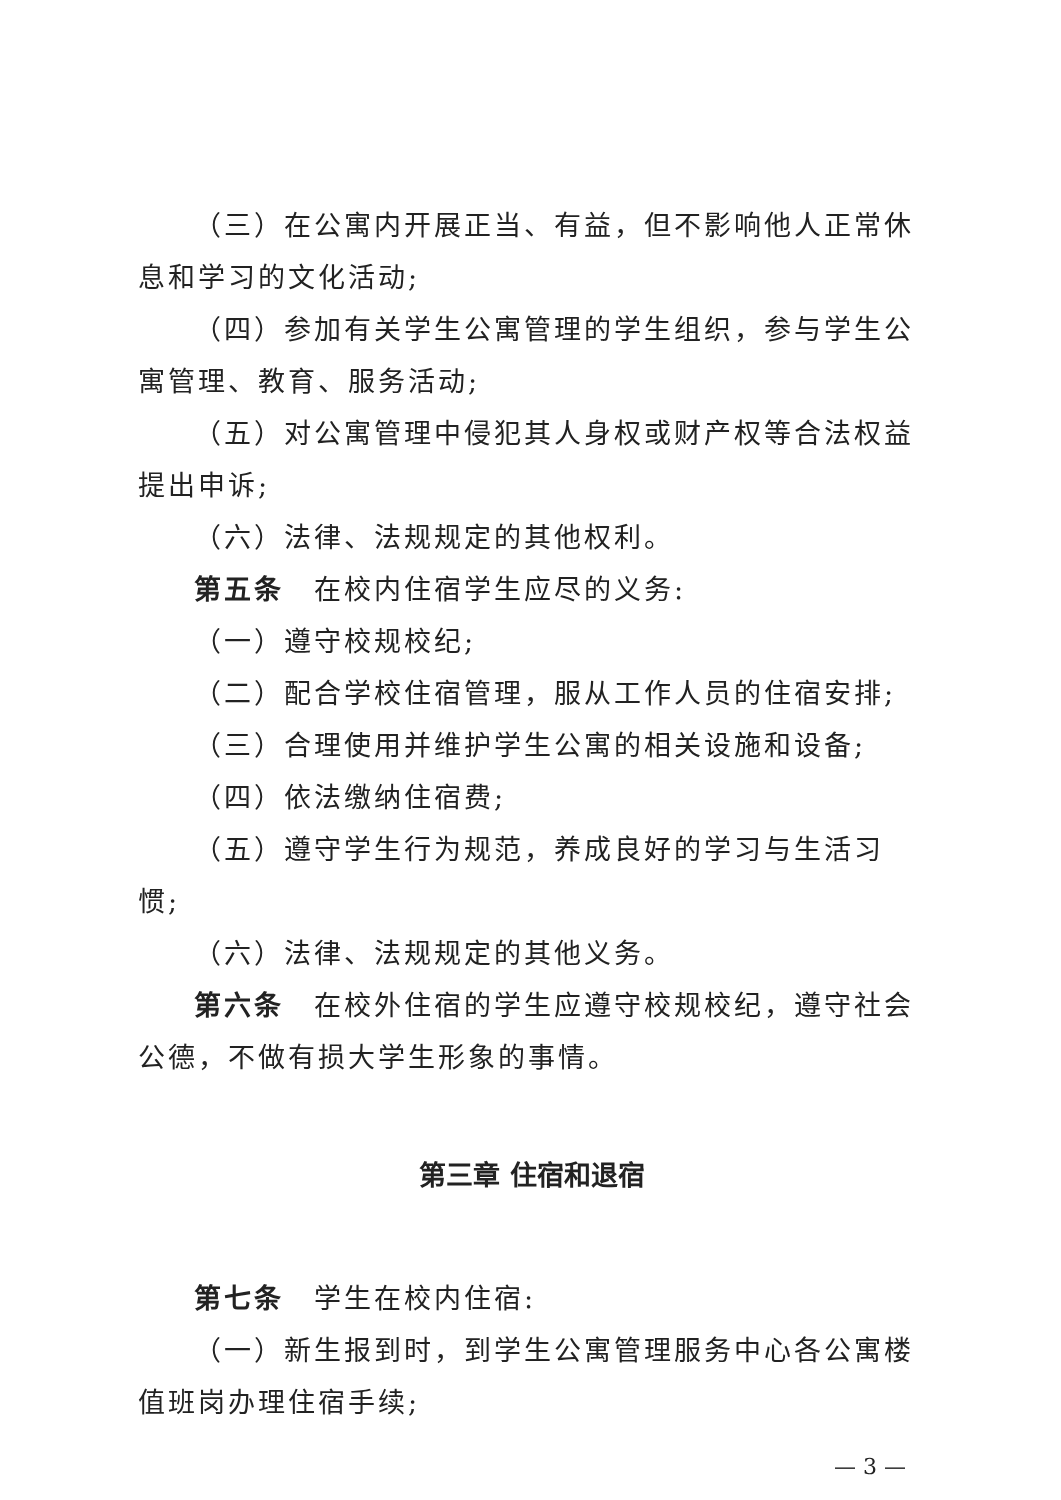（三）在公寓内开展正当、有益，但不影响他人正常休息和学习的文化活动;
（四）参加有关学生公寓管理的学生组织，参与学生公寓管理、教育、服务活动;
（五）对公寓管理中侵犯其人身权或财产权等合法权益提出申诉;
（六）法律、法规规定的其他权利。
第五条　在校内住宿学生应尽的义务:
（一）遵守校规校纪;
（二）配合学校住宿管理，服从工作人员的住宿安排;
（三）合理使用并维护学生公寓的相关设施和设备;
（四）依法缴纳住宿费;
（五）遵守学生行为规范，养成良好的学习与生活习惯;
（六）法律、法规规定的其他义务。
第六条　在校外住宿的学生应遵守校规校纪，遵守社会公德，不做有损大学生形象的事情。
第三章 住宿和退宿
第七条　学生在校内住宿:
（一）新生报到时，到学生公寓管理服务中心各公寓楼值班岗办理住宿手续;
— 3 —